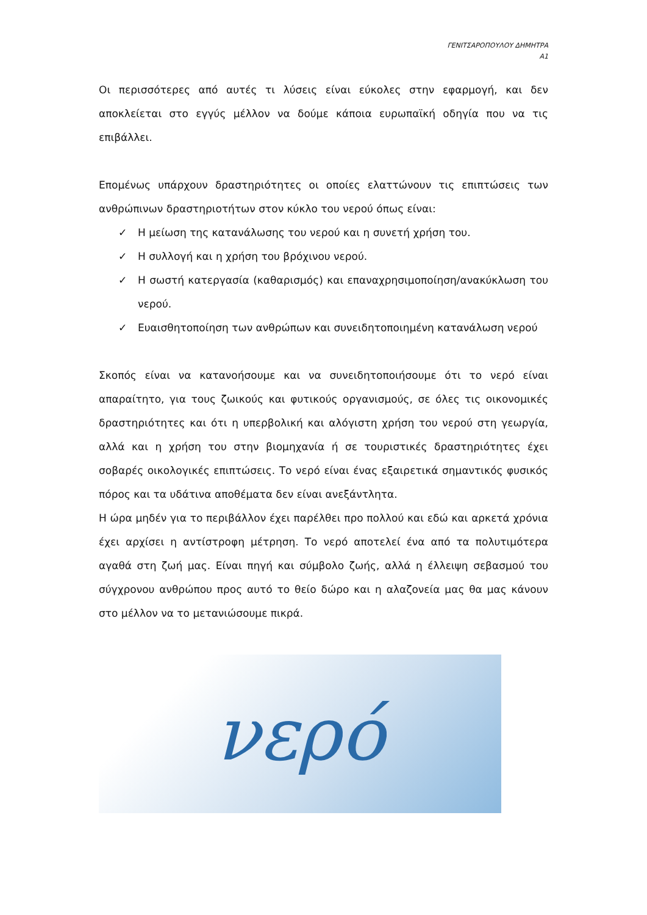ΓΕΝΙΤΣΑΡΟΠΟΥΛΟΥ ΔΗΜΗΤΡΑ
Α1
Οι περισσότερες από αυτές τι λύσεις είναι εύκολες στην εφαρμογή, και δεν αποκλείεται στο εγγύς μέλλον να δούμε κάποια ευρωπαϊκή οδηγία που να τις επιβάλλει.
Επομένως υπάρχουν δραστηριότητες οι οποίες ελαττώνουν τις επιπτώσεις των ανθρώπινων δραστηριοτήτων στον κύκλο του νερού όπως είναι:
✓ Η μείωση της κατανάλωσης του νερού και η συνετή χρήση του.
✓ Η συλλογή και η χρήση του βρόχινου νερού.
✓ Η σωστή κατεργασία (καθαρισμός) και επαναχρησιμοποίηση/ανακύκλωση του νερού.
✓ Ευαισθητοποίηση των ανθρώπων και συνειδητοποιημένη κατανάλωση νερού
Σκοπός είναι να κατανοήσουμε και να συνειδητοποιήσουμε ότι το νερό είναι απαραίτητο, για τους ζωικούς και φυτικούς οργανισμούς, σε όλες τις οικονομικές δραστηριότητες και ότι η υπερβολική και αλόγιστη χρήση του νερού στη γεωργία, αλλά και η χρήση του στην βιομηχανία ή σε τουριστικές δραστηριότητες έχει σοβαρές οικολογικές επιπτώσεις. Το νερό είναι ένας εξαιρετικά σημαντικός φυσικός πόρος και τα υδάτινα αποθέματα δεν είναι ανεξάντλητα.
Η ώρα μηδέν για το περιβάλλον έχει παρέλθει προ πολλού και εδώ και αρκετά χρόνια έχει αρχίσει η αντίστροφη μέτρηση. Το νερό αποτελεί ένα από τα πολυτιμότερα αγαθά στη ζωή μας. Είναι πηγή και σύμβολο ζωής, αλλά η έλλειψη σεβασμού του σύγχρονου ανθρώπου προς αυτό το θείο δώρο και η αλαζονεία μας θα μας κάνουν στο μέλλον να το μετανιώσουμε πικρά.
νερό